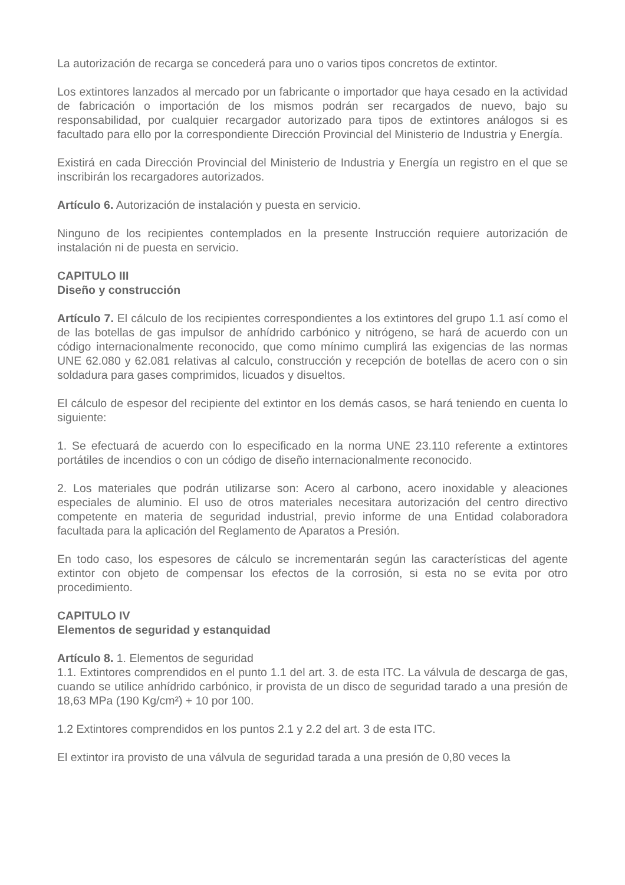La autorización de recarga se concederá para uno o varios tipos concretos de extintor.
Los extintores lanzados al mercado por un fabricante o importador que haya cesado en la actividad de fabricación o importación de los mismos podrán ser recargados de nuevo, bajo su responsabilidad, por cualquier recargador autorizado para tipos de extintores análogos si es facultado para ello por la correspondiente Dirección Provincial del Ministerio de Industria y Energía.
Existirá en cada Dirección Provincial del Ministerio de Industria y Energía un registro en el que se inscribirán los recargadores autorizados.
Artículo 6. Autorización de instalación y puesta en servicio.
Ninguno de los recipientes contemplados en la presente Instrucción requiere autorización de instalación ni de puesta en servicio.
CAPITULO III
Diseño y construcción
Artículo 7. El cálculo de los recipientes correspondientes a los extintores del grupo 1.1 así como el de las botellas de gas impulsor de anhídrido carbónico y nitrógeno, se hará de acuerdo con un código internacionalmente reconocido, que como mínimo cumplirá las exigencias de las normas UNE 62.080 y 62.081 relativas al calculo, construcción y recepción de botellas de acero con o sin soldadura para gases comprimidos, licuados y disueltos.
El cálculo de espesor del recipiente del extintor en los demás casos, se hará teniendo en cuenta lo siguiente:
1. Se efectuará de acuerdo con lo especificado en la norma UNE 23.110 referente a extintores portátiles de incendios o con un código de diseño internacionalmente reconocido.
2. Los materiales que podrán utilizarse son: Acero al carbono, acero inoxidable y aleaciones especiales de aluminio. El uso de otros materiales necesitara autorización del centro directivo competente en materia de seguridad industrial, previo informe de una Entidad colaboradora facultada para la aplicación del Reglamento de Aparatos a Presión.
En todo caso, los espesores de cálculo se incrementarán según las características del agente extintor con objeto de compensar los efectos de la corrosión, si esta no se evita por otro procedimiento.
CAPITULO IV
Elementos de seguridad y estanquidad
Artículo 8. 1. Elementos de seguridad
1.1. Extintores comprendidos en el punto 1.1 del art. 3. de esta ITC. La válvula de descarga de gas, cuando se utilice anhídrido carbónico, ir provista de un disco de seguridad tarado a una presión de 18,63 MPa (190 Kg/cm²) + 10 por 100.
1.2 Extintores comprendidos en los puntos 2.1 y 2.2 del art. 3 de esta ITC.
El extintor ira provisto de una válvula de seguridad tarada a una presión de 0,80 veces la